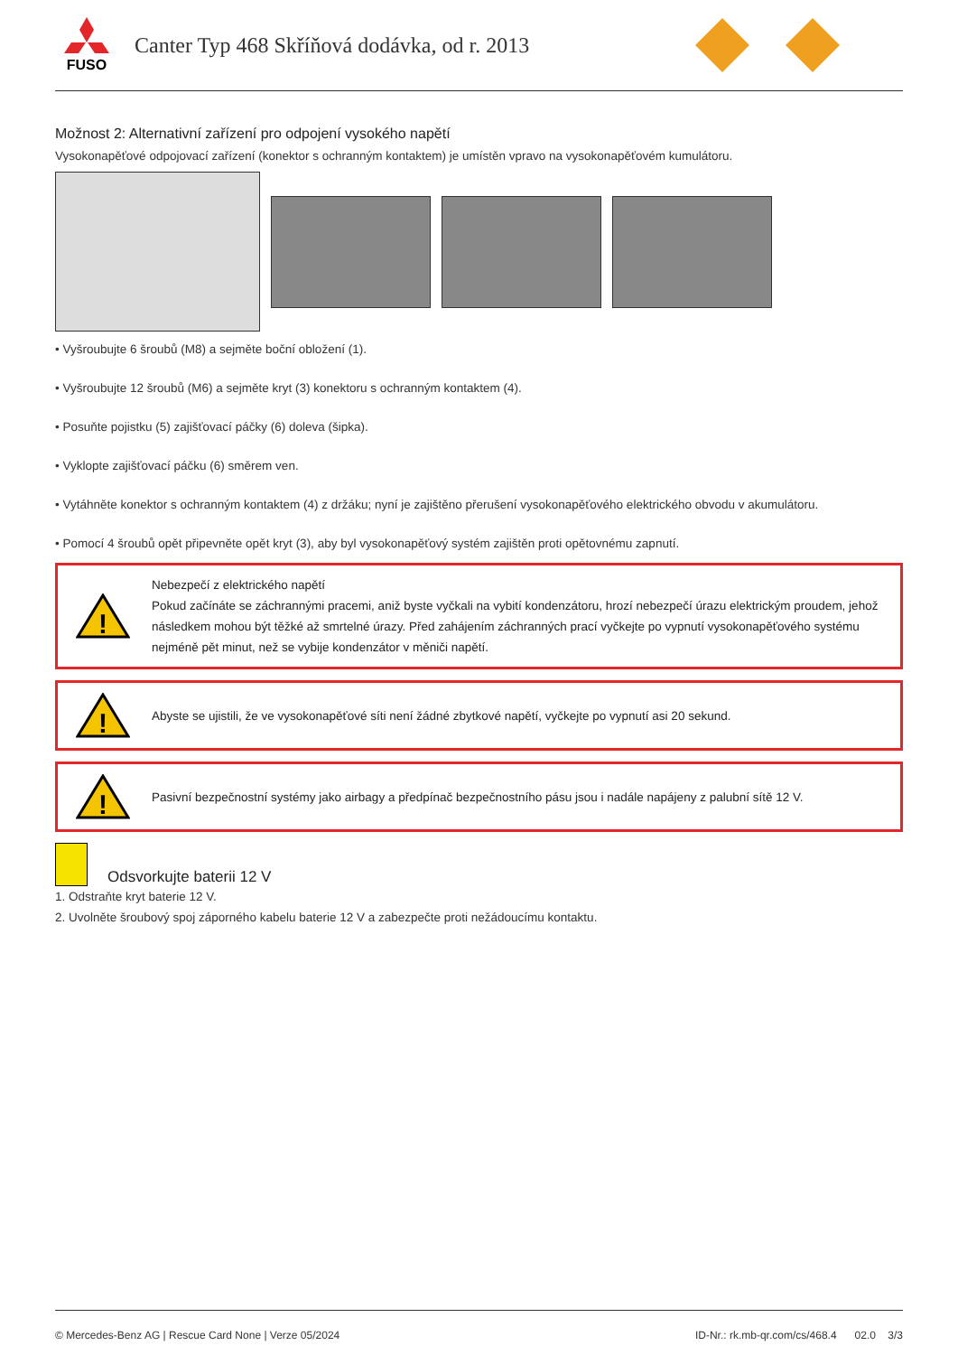FUSO
Canter Typ 468 Skříňová dodávka, od r. 2013
Možnost 2: Alternativní zařízení pro odpojení vysokého napětí
Vysokonapěťové odpojovací zařízení (konektor s ochranným kontaktem) je umístěn vpravo na vysokonapěťovém kumulátoru.
• Vyšroubujte 6 šroubů (M8) a sejměte boční obložení (1).
• Vyšroubujte 12 šroubů (M6) a sejměte kryt (3) konektoru s ochranným kontaktem (4).
• Posuňte pojistku (5) zajišťovací páčky (6) doleva (šipka).
• Vyklopte zajišťovací páčku (6) směrem ven.
• Vytáhněte konektor s ochranným kontaktem (4) z držáku; nyní je zajištěno přerušení vysokonapěťového elektrického obvodu v akumulátoru.
• Pomocí 4 šroubů opět připevněte opět kryt (3), aby byl vysokonapěťový systém zajištěn proti opětovnému zapnutí.
!
Nebezpečí z elektrického napětí
Pokud začínáte se záchrannými pracemi, aniž byste vyčkali na vybití kondenzátoru, hrozí nebezpečí úrazu elektrickým proudem, jehož následkem mohou být těžké až smrtelné úrazy. Před zahájením záchranných prací vyčkejte po vypnutí vysokonapěťového systému nejméně pět minut, než se vybije kondenzátor v měniči napětí.
!
Abyste se ujistili, že ve vysokonapěťové síti není žádné zbytkové napětí, vyčkejte po vypnutí asi 20 sekund.
!
Pasivní bezpečnostní systémy jako airbagy a předpínač bezpečnostního pásu jsou i nadále napájeny z palubní sítě 12 V.
Odsvorkujte baterii 12 V
1. Odstraňte kryt baterie 12 V.
2. Uvolněte šroubový spoj záporného kabelu baterie 12 V a zabezpečte proti nežádoucímu kontaktu.
© Mercedes-Benz AG | Rescue Card None | Verze 05/2024 ID-Nr.: rk.mb-qr.com/cs/468.4 02.0 3/3